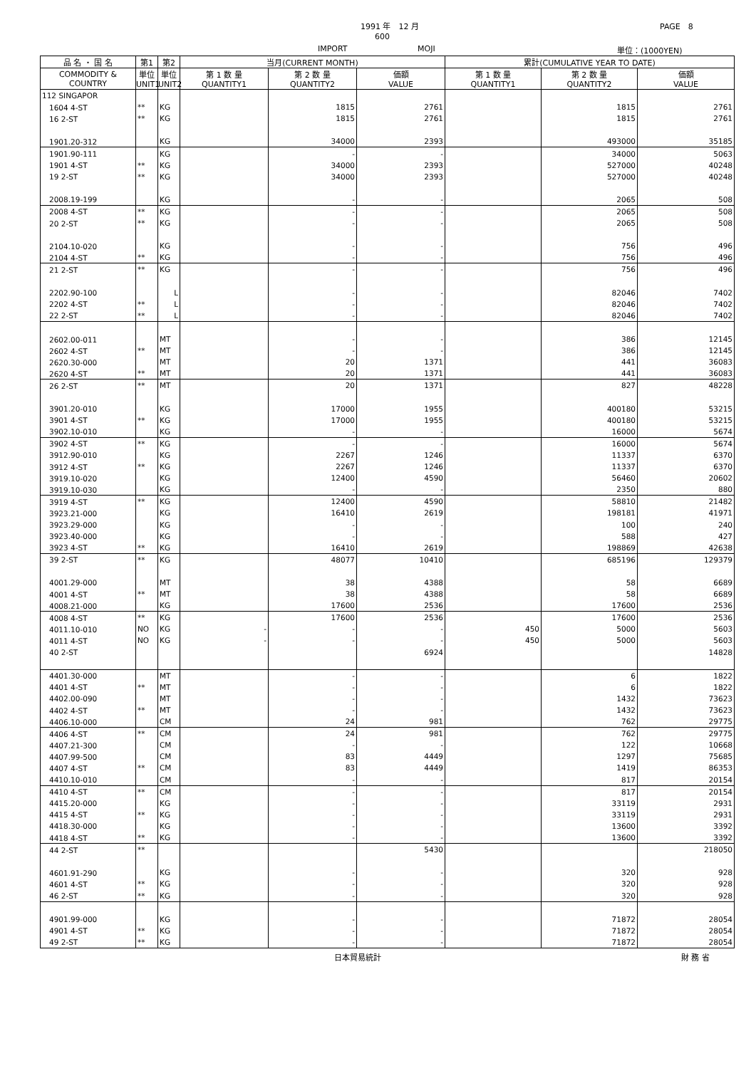1991 年　12 月 PAGE　8
600
IMPORT MOJI 単位：(1000YEN)
| 品 名 ・ 国 名 | 第1 | 第2 | 当月(CURRENT MONTH) | | | 累計(CUMULATIVE YEAR TO DATE) | | |
| --- | --- | --- | --- | --- | --- | --- | --- | --- |
| COMMODITY & COUNTRY | 単位 UNIT1 | 単位 UNIT2 | 第 1 数 量 QUANTITY1 | 第 2 数 量 QUANTITY2 | 価額 VALUE | 第 1 数 量 QUANTITY1 | 第 2 数 量 QUANTITY2 | 価額 VALUE |
| 112 SINGAPOR | | | | | | | | |
| 1604 4-ST | ** | KG | | 1815 | 2761 | | 1815 | 2761 |
| 16 2-ST | ** | KG | | 1815 | 2761 | | 1815 | 2761 |
| 1901.20-312 | | KG | | 34000 | 2393 | | 493000 | 35185 |
| 1901.90-111 | | KG | | - | - | | 34000 | 5063 |
| 1901 4-ST | ** | KG | | 34000 | 2393 | | 527000 | 40248 |
| 19 2-ST | ** | KG | | 34000 | 2393 | | 527000 | 40248 |
| 2008.19-199 | | KG | | - | - | | 2065 | 508 |
| 2008 4-ST | ** | KG | | - | - | | 2065 | 508 |
| 20 2-ST | ** | KG | | - | - | | 2065 | 508 |
| 2104.10-020 | | KG | | - | - | | 756 | 496 |
| 2104 4-ST | ** | KG | | - | - | | 756 | 496 |
| 21 2-ST | ** | KG | | - | - | | 756 | 496 |
| 2202.90-100 | | L | | - | - | | 82046 | 7402 |
| 2202 4-ST | ** | L | | - | - | | 82046 | 7402 |
| 22 2-ST | ** | L | | - | - | | 82046 | 7402 |
| 2602.00-011 | | MT | | - | - | | 386 | 12145 |
| 2602 4-ST | ** | MT | | - | - | | 386 | 12145 |
| 2620.30-000 | | MT | | 20 | 1371 | | 441 | 36083 |
| 2620 4-ST | ** | MT | | 20 | 1371 | | 441 | 36083 |
| 26 2-ST | ** | MT | | 20 | 1371 | | 827 | 48228 |
| 3901.20-010 | | KG | | 17000 | 1955 | | 400180 | 53215 |
| 3901 4-ST | ** | KG | | 17000 | 1955 | | 400180 | 53215 |
| 3902.10-010 | | KG | | - | - | | 16000 | 5674 |
| 3902 4-ST | ** | KG | | - | - | | 16000 | 5674 |
| 3912.90-010 | | KG | | 2267 | 1246 | | 11337 | 6370 |
| 3912 4-ST | ** | KG | | 2267 | 1246 | | 11337 | 6370 |
| 3919.10-020 | | KG | | 12400 | 4590 | | 56460 | 20602 |
| 3919.10-030 | | KG | | - | - | | 2350 | 880 |
| 3919 4-ST | ** | KG | | 12400 | 4590 | | 58810 | 21482 |
| 3923.21-000 | | KG | | 16410 | 2619 | | 198181 | 41971 |
| 3923.29-000 | | KG | | - | - | | 100 | 240 |
| 3923.40-000 | | KG | | - | - | | 588 | 427 |
| 3923 4-ST | ** | KG | | 16410 | 2619 | | 198869 | 42638 |
| 39 2-ST | ** | KG | | 48077 | 10410 | | 685196 | 129379 |
| 4001.29-000 | | MT | | 38 | 4388 | | 58 | 6689 |
| 4001 4-ST | ** | MT | | 38 | 4388 | | 58 | 6689 |
| 4008.21-000 | | KG | | 17600 | 2536 | | 17600 | 2536 |
| 4008 4-ST | ** | KG | | 17600 | 2536 | | 17600 | 2536 |
| 4011.10-010 | NO | KG | - | - | - | 450 | 5000 | 5603 |
| 4011 4-ST | NO | KG | - | - | - | 450 | 5000 | 5603 |
| 40 2-ST | | | | | 6924 | | | 14828 |
| 4401.30-000 | | MT | | - | - | | 6 | 1822 |
| 4401 4-ST | ** | MT | | - | - | | 6 | 1822 |
| 4402.00-090 | | MT | | - | - | | 1432 | 73623 |
| 4402 4-ST | ** | MT | | - | - | | 1432 | 73623 |
| 4406.10-000 | | CM | | 24 | 981 | | 762 | 29775 |
| 4406 4-ST | ** | CM | | 24 | 981 | | 762 | 29775 |
| 4407.21-300 | | CM | | - | - | | 122 | 10668 |
| 4407.99-500 | | CM | | 83 | 4449 | | 1297 | 75685 |
| 4407 4-ST | ** | CM | | 83 | 4449 | | 1419 | 86353 |
| 4410.10-010 | | CM | | - | - | | 817 | 20154 |
| 4410 4-ST | ** | CM | | - | - | | 817 | 20154 |
| 4415.20-000 | | KG | | - | - | | 33119 | 2931 |
| 4415 4-ST | ** | KG | | - | - | | 33119 | 2931 |
| 4418.30-000 | | KG | | - | - | | 13600 | 3392 |
| 4418 4-ST | ** | KG | | - | - | | 13600 | 3392 |
| 44 2-ST | ** | | | | 5430 | | | 218050 |
| 4601.91-290 | | KG | | - | - | | 320 | 928 |
| 4601 4-ST | ** | KG | | - | - | | 320 | 928 |
| 46 2-ST | ** | KG | | - | - | | 320 | 928 |
| 4901.99-000 | | KG | | - | - | | 71872 | 28054 |
| 4901 4-ST | ** | KG | | - | - | | 71872 | 28054 |
| 49 2-ST | ** | KG | | - | - | | 71872 | 28054 |
日本貿易統計 財 務 省